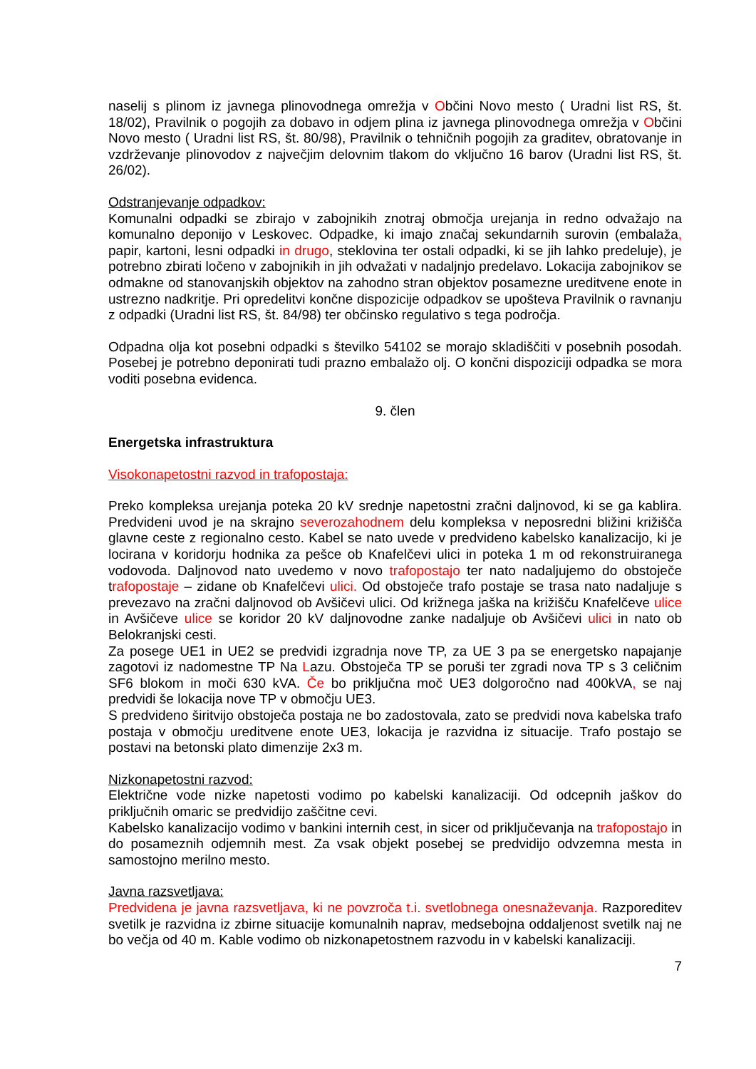naselij s plinom iz javnega plinovodnega omrežja v Občini Novo mesto ( Uradni list RS, št. 18/02), Pravilnik o pogojih za dobavo in odjem plina iz javnega plinovodnega omrežja v Občini Novo mesto ( Uradni list RS, št. 80/98), Pravilnik o tehničnih pogojih za graditev, obratovanje in vzdrževanje plinovodov z največjim delovnim tlakom do vključno 16 barov (Uradni list RS, št. 26/02).
Odstranjevanje odpadkov:
Komunalni odpadki se zbirajo v zabojnikih znotraj območja urejanja in redno odvažajo na komunalno deponijo v Leskovec. Odpadke, ki imajo značaj sekundarnih surovin (embalaža, papir, kartoni, lesni odpadki in drugo, steklovina ter ostali odpadki, ki se jih lahko predeluje), je potrebno zbirati ločeno v zabojnikih in jih odvažati v nadaljnjo predelavo. Lokacija zabojnikov se odmakne od stanovanjskih objektov na zahodno stran objektov posamezne ureditvene enote in ustrezno nadkritje. Pri opredelitvi končne dispozicije odpadkov se upošteva Pravilnik o ravnanju z odpadki (Uradni list RS, št. 84/98) ter občinsko regulativo s tega področja.
Odpadna olja kot posebni odpadki s številko 54102 se morajo skladiščiti v posebnih posodah. Posebej je potrebno deponirati tudi prazno embalažo olj. O končni dispoziciji odpadka se mora voditi posebna evidenca.
9. člen
Energetska infrastruktura
Visokonapetostni razvod in trafopostaja:
Preko kompleksa urejanja poteka 20 kV srednje napetostni zračni daljnovod, ki se ga kablira. Predvideni uvod je na skrajno severozahodnem delu kompleksa v neposredni bližini križišča glavne ceste z regionalno cesto. Kabel se nato uvede v predvideno kabelsko kanalizacijo, ki je locirana v koridorju hodnika za pešce ob Knafelčevi ulici in poteka 1 m od rekonstruiranega vodovoda. Daljnovod nato uvedemo v novo trafopostajo ter nato nadaljujemo do obstoječe trafopostaje – zidane ob Knafelčevi ulici. Od obstoječe trafo postaje se trasa nato nadaljuje s prevezavo na zračni daljnovod ob Avšičevi ulici. Od križnega jaška na križišču Knafelčeve ulice in Avšičeve ulice se koridor 20 kV daljnovodne zanke nadaljuje ob Avšičevi ulici in nato ob Belokranjski cesti.
Za posege UE1 in UE2 se predvidi izgradnja nove TP, za UE 3 pa se energetsko napajanje zagotovi iz nadomestne TP Na Lazu. Obstoječa TP se poruši ter zgradi nova TP s 3 celičnim SF6 blokom in moči 630 kVA. Če bo priključna moč UE3 dolgoročno nad 400kVA, se naj predvidi še lokacija nove TP v območju UE3.
S predvideno širitvijo obstoječa postaja ne bo zadostovala, zato se predvidi nova kabelska trafo postaja v območju ureditvene enote UE3, lokacija je razvidna iz situacije. Trafo postajo se postavi na betonski plato dimenzije 2x3 m.
Nizkonapetostni razvod:
Električne vode nizke napetosti vodimo po kabelski kanalizaciji. Od odcepnih jaškov do priključnih omaric se predvidijo zaščitne cevi.
Kabelsko kanalizacijo vodimo v bankini internih cest, in sicer od priključevanja na trafopostajo in do posameznih odjemnih mest. Za vsak objekt posebej se predvidijo odvzemna mesta in samostojno merilno mesto.
Javna razsvetljava:
Predvidena je javna razsvetljava, ki ne povzroča t.i. svetlobnega onesnaževanja. Razporeditev svetilk je razvidna iz zbirne situacije komunalnih naprav, medsebojna oddaljenost svetilk naj ne bo večja od 40 m. Kable vodimo ob nizkonapetostnem razvodu in v kabelski kanalizaciji.
7